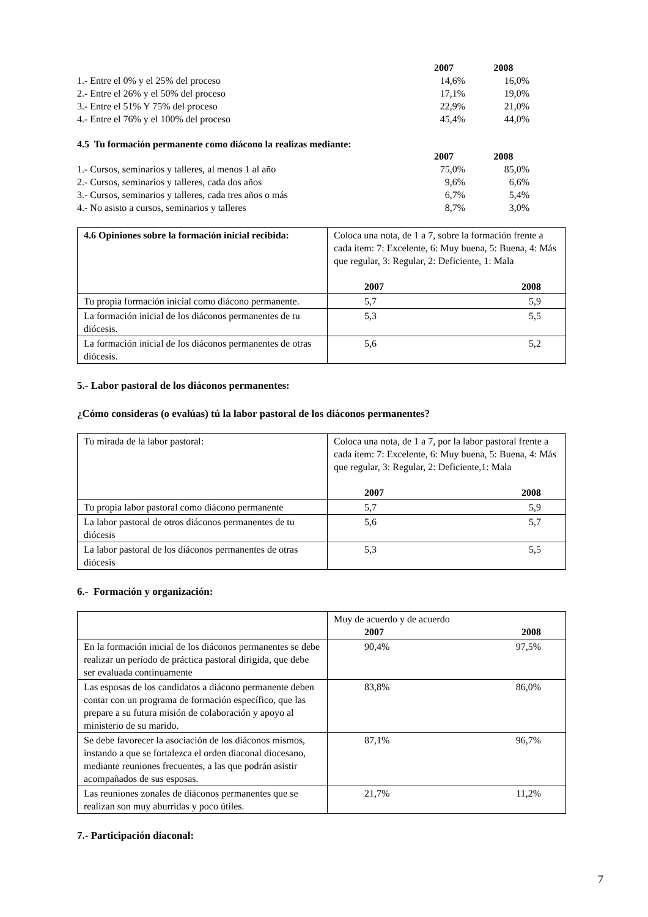| | 2007 | 2008 |
| 1.- Entre el 0% y el 25% del proceso | 14,6% | 16,0% |
| 2.- Entre el 26% y el 50% del proceso | 17,1% | 19,0% |
| 3.- Entre el 51% Y 75% del proceso | 22,9% | 21,0% |
| 4.- Entre el 76% y el 100% del proceso | 45,4% | 44,0% |
4.5 Tu formación permanente como diácono la realizas mediante:
| | 2007 | 2008 |
| 1.- Cursos, seminarios y talleres, al menos 1 al año | 75,0% | 85,0% |
| 2.- Cursos, seminarios y talleres, cada dos años | 9,6% | 6,6% |
| 3.- Cursos, seminarios y talleres, cada tres años o más | 6,7% | 5,4% |
| 4.- No asisto a cursos, seminarios y talleres | 8,7% | 3,0% |
| 4.6 Opiniones sobre la formación inicial recibida: | Coloca una nota, de 1 a 7, sobre la formación frente a cada ítem: 7: Excelente, 6: Muy buena, 5: Buena, 4: Más que regular, 3: Regular, 2: Deficiente, 1: Mala 2007 2008 |
| Tu propia formación inicial como diácono permanente. | 5,7 5,9 |
| La formación inicial de los diáconos permanentes de tu diócesis. | 5,3 5,5 |
| La formación inicial de los diáconos permanentes de otras diócesis. | 5,6 5,2 |
5.- Labor pastoral de los diáconos permanentes:
¿Cómo consideras (o evalúas) tú la labor pastoral de los diáconos permanentes?
| Tu mirada de la labor pastoral: | Coloca una nota, de 1 a 7, por la labor pastoral frente a cada ítem: 7: Excelente, 6: Muy buena, 5: Buena, 4: Más que regular, 3: Regular, 2: Deficiente,1: Mala 2007 2008 |
| Tu propia labor pastoral como diácono permanente | 5,7 5,9 |
| La labor pastoral de otros diáconos permanentes de tu diócesis | 5,6 5,7 |
| La labor pastoral de los diáconos permanentes de otras diócesis | 5,3 5,5 |
6.- Formación y organización:
| | Muy de acuerdo y de acuerdo 2007 2008 |
| En la formación inicial de los diáconos permanentes se debe realizar un período de práctica pastoral dirigida, que debe ser evaluada continuamente | 90,4% 97,5% |
| Las esposas de los candidatos a diácono permanente deben contar con un programa de formación específico, que las prepare a su futura misión de colaboración y apoyo al ministerio de su marido. | 83,8% 86,0% |
| Se debe favorecer la asociación de los diáconos mismos, instando a que se fortalezca el orden diaconal diocesano, mediante reuniones frecuentes, a las que podrán asistir acompañados de sus esposas. | 87,1% 96,7% |
| Las reuniones zonales de diáconos permanentes que se realizan son muy aburridas y poco útiles. | 21,7% 11,2% |
7.- Participación diaconal:
7